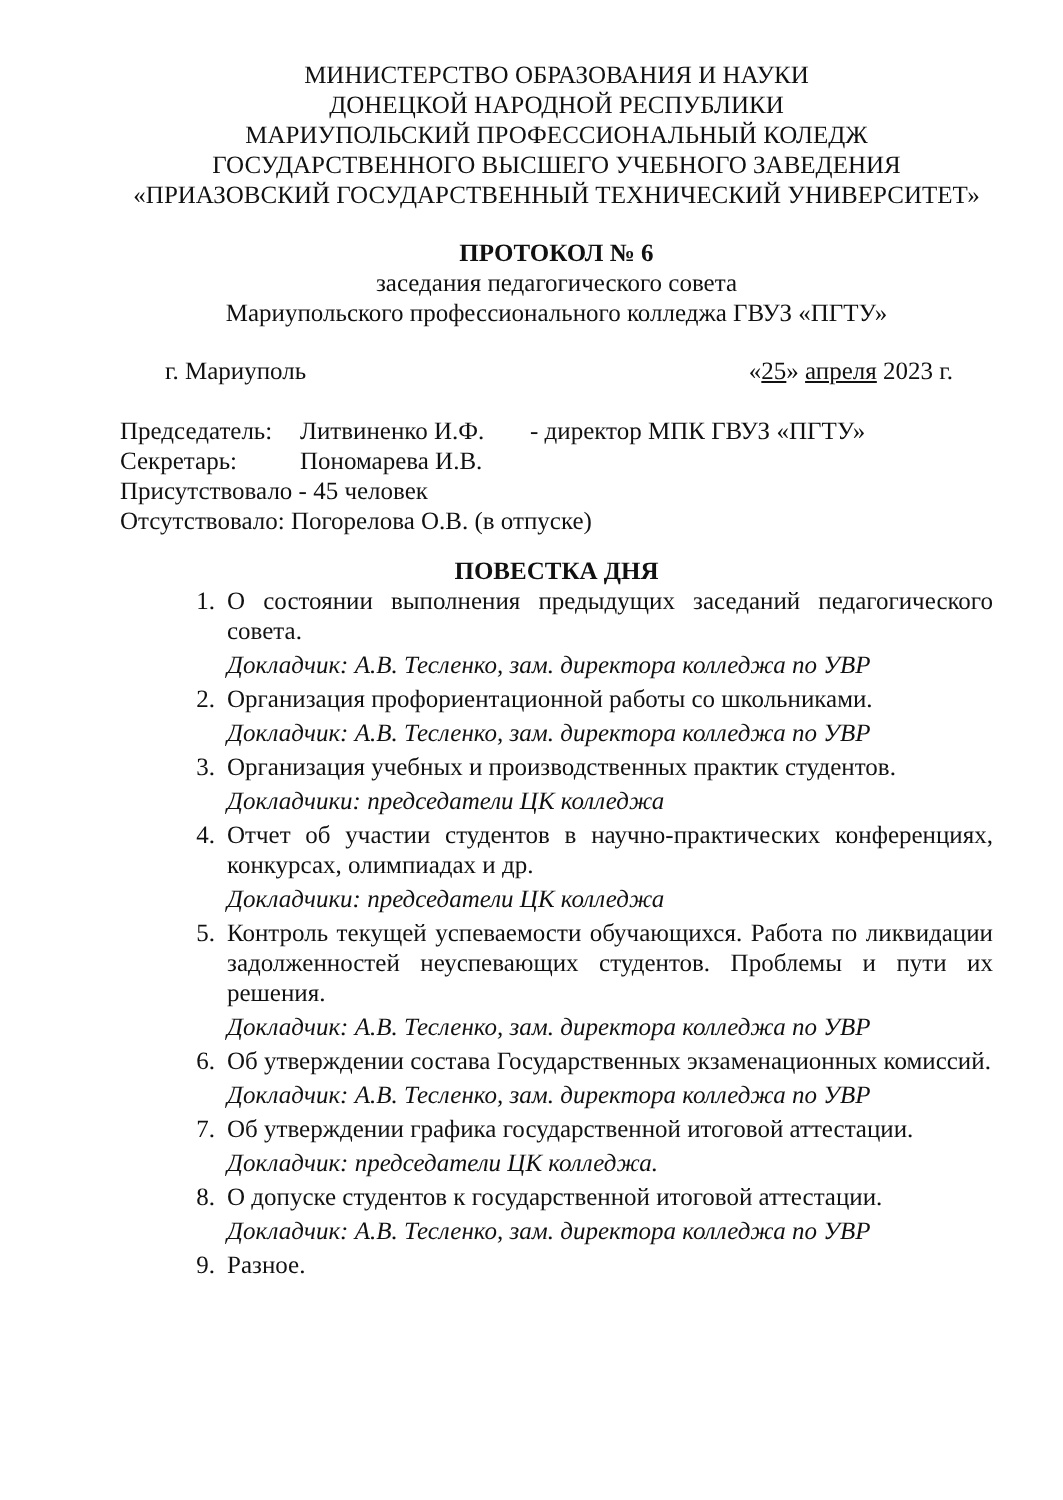МИНИСТЕРСТВО ОБРАЗОВАНИЯ И НАУКИ
ДОНЕЦКОЙ НАРОДНОЙ РЕСПУБЛИКИ
МАРИУПОЛЬСКИЙ ПРОФЕССИОНАЛЬНЫЙ КОЛЕДЖ
ГОСУДАРСТВЕННОГО ВЫСШЕГО УЧЕБНОГО ЗАВЕДЕНИЯ
«ПРИАЗОВСКИЙ ГОСУДАРСТВЕННЫЙ ТЕХНИЧЕСКИЙ УНИВЕРСИТЕТ»
ПРОТОКОЛ № 6
заседания педагогического совета
Мариупольского профессионального колледжа ГВУЗ «ПГТУ»
г. Мариуполь «25» апреля 2023 г.
| Председатель: | Литвиненко И.Ф. | - директор МПК ГВУЗ «ПГТУ» |
| Секретарь: | Пономарева И.В. | |
| Присутствовало - 45 человек | | |
| Отсутствовало: Погорелова О.В. (в отпуске) | | |
ПОВЕСТКА ДНЯ
1. О состоянии выполнения предыдущих заседаний педагогического совета.
Докладчик: А.В. Тесленко, зам. директора колледжа по УВР
2. Организация профориентационной работы со школьниками.
Докладчик: А.В. Тесленко, зам. директора колледжа по УВР
3. Организация учебных и производственных практик студентов.
Докладчики: председатели ЦК колледжа
4. Отчет об участии студентов в научно-практических конференциях, конкурсах, олимпиадах и др.
Докладчики: председатели ЦК колледжа
5. Контроль текущей успеваемости обучающихся. Работа по ликвидации задолженностей неуспевающих студентов. Проблемы и пути их решения.
Докладчик: А.В. Тесленко, зам. директора колледжа по УВР
6. Об утверждении состава Государственных экзаменационных комиссий.
Докладчик: А.В. Тесленко, зам. директора колледжа по УВР
7. Об утверждении графика государственной итоговой аттестации.
Докладчик: председатели ЦК колледжа.
8. О допуске студентов к государственной итоговой аттестации.
Докладчик: А.В. Тесленко, зам. директора колледжа по УВР
9. Разное.